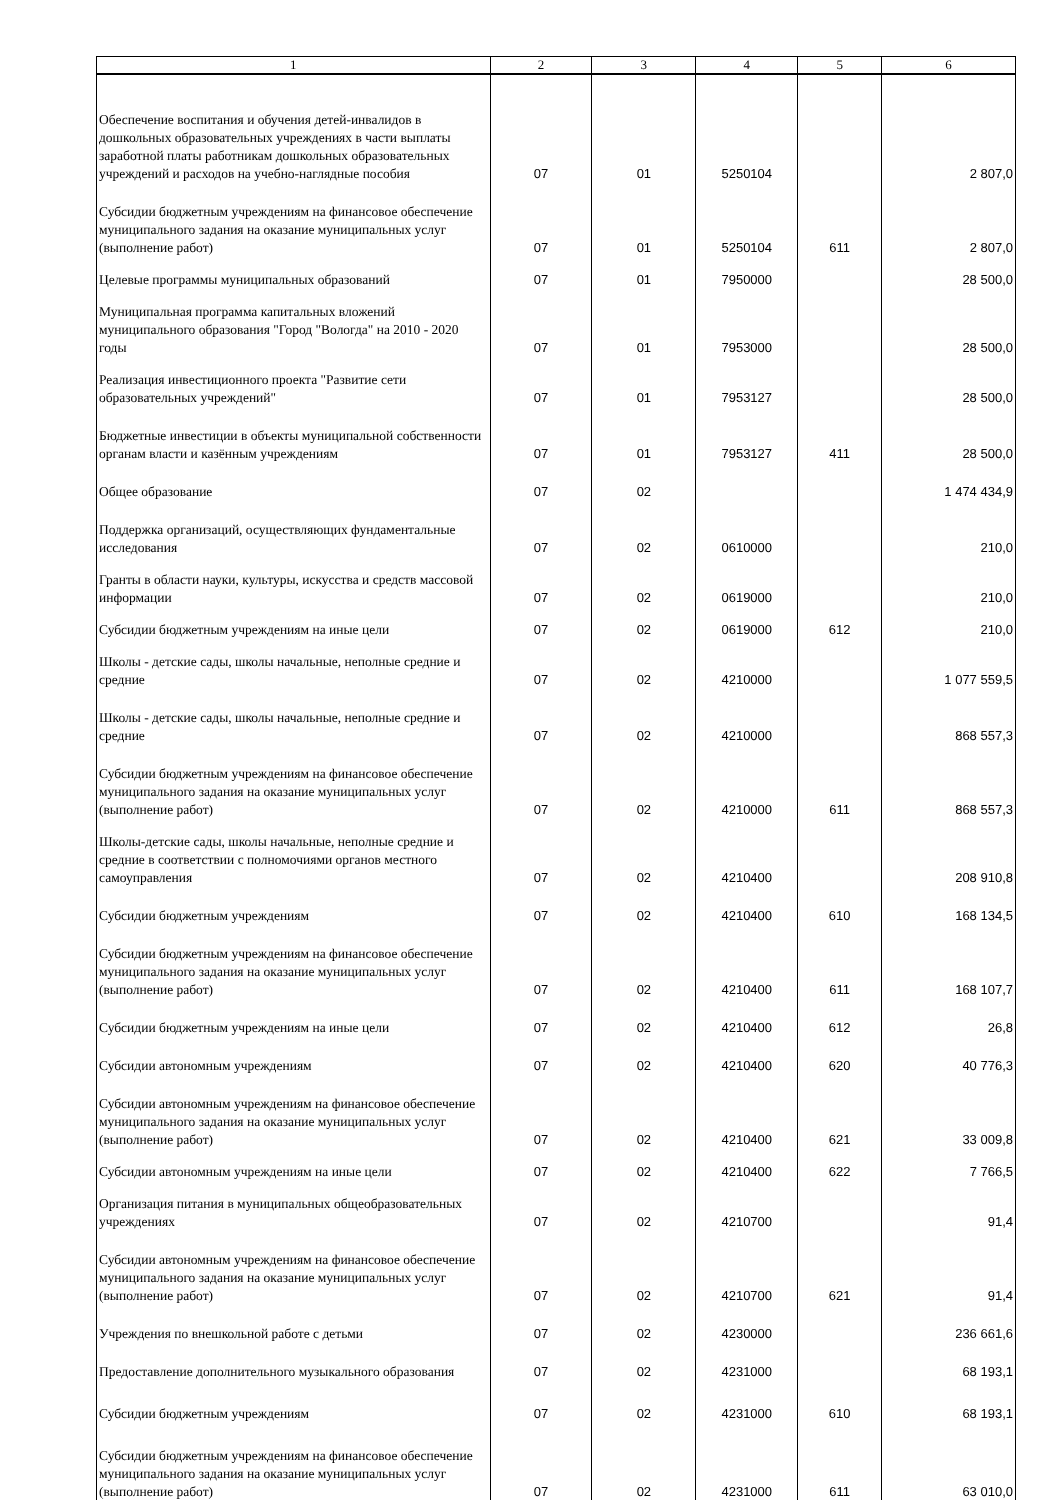| 1 | 2 | 3 | 4 | 5 | 6 |
| --- | --- | --- | --- | --- | --- |
| Обеспечение воспитания и обучения детей-инвалидов в дошкольных образовательных учреждениях в части выплаты заработной платы работникам дошкольных образовательных учреждений и расходов на учебно-наглядные пособия | 07 | 01 | 5250104 | | 2 807,0 |
| Субсидии бюджетным учреждениям на финансовое обеспечение муниципального задания на оказание муниципальных услуг (выполнение работ) | 07 | 01 | 5250104 | 611 | 2 807,0 |
| Целевые программы муниципальных образований | 07 | 01 | 7950000 | | 28 500,0 |
| Муниципальная программа капитальных вложений муниципального образования "Город "Вологда" на 2010 - 2020 годы | 07 | 01 | 7953000 | | 28 500,0 |
| Реализация инвестиционного проекта "Развитие сети образовательных учреждений" | 07 | 01 | 7953127 | | 28 500,0 |
| Бюджетные инвестиции в объекты муниципальной собственности органам власти и казённым учреждениям | 07 | 01 | 7953127 | 411 | 28 500,0 |
| Общее образование | 07 | 02 | | | 1 474 434,9 |
| Поддержка организаций, осуществляющих фундаментальные исследования | 07 | 02 | 0610000 | | 210,0 |
| Гранты в области науки, культуры, искусства и средств массовой информации | 07 | 02 | 0619000 | | 210,0 |
| Субсидии бюджетным учреждениям на иные цели | 07 | 02 | 0619000 | 612 | 210,0 |
| Школы - детские сады, школы начальные, неполные средние и средние | 07 | 02 | 4210000 | | 1 077 559,5 |
| Школы - детские сады, школы начальные, неполные средние и средние | 07 | 02 | 4210000 | | 868 557,3 |
| Субсидии бюджетным учреждениям на финансовое обеспечение муниципального задания на оказание муниципальных услуг (выполнение работ) | 07 | 02 | 4210000 | 611 | 868 557,3 |
| Школы-детские сады, школы начальные, неполные средние и средние в соответствии с полномочиями органов местного самоуправления | 07 | 02 | 4210400 | | 208 910,8 |
| Субсидии бюджетным учреждениям | 07 | 02 | 4210400 | 610 | 168 134,5 |
| Субсидии бюджетным учреждениям на финансовое обеспечение муниципального задания на оказание муниципальных услуг (выполнение работ) | 07 | 02 | 4210400 | 611 | 168 107,7 |
| Субсидии бюджетным учреждениям на иные цели | 07 | 02 | 4210400 | 612 | 26,8 |
| Субсидии автономным учреждениям | 07 | 02 | 4210400 | 620 | 40 776,3 |
| Субсидии автономным учреждениям на финансовое обеспечение муниципального задания на оказание муниципальных услуг (выполнение работ) | 07 | 02 | 4210400 | 621 | 33 009,8 |
| Субсидии автономным учреждениям на иные цели | 07 | 02 | 4210400 | 622 | 7 766,5 |
| Организация питания в муниципальных общеобразовательных учреждениях | 07 | 02 | 4210700 | | 91,4 |
| Субсидии автономным учреждениям на финансовое обеспечение муниципального задания на оказание муниципальных услуг (выполнение работ) | 07 | 02 | 4210700 | 621 | 91,4 |
| Учреждения по внешкольной работе с детьми | 07 | 02 | 4230000 | | 236 661,6 |
| Предоставление дополнительного музыкального образования | 07 | 02 | 4231000 | | 68 193,1 |
| Субсидии бюджетным учреждениям | 07 | 02 | 4231000 | 610 | 68 193,1 |
| Субсидии бюджетным учреждениям на финансовое обеспечение муниципального задания на оказание муниципальных услуг (выполнение работ) | 07 | 02 | 4231000 | 611 | 63 010,0 |